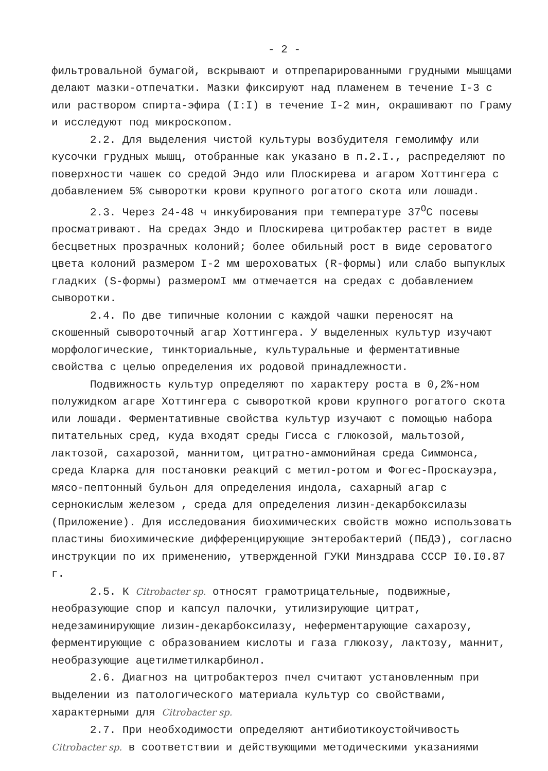- 2 -
фильтровальной бумагой, вскрывают и отпрепарированными грудными мышцами делают мазки-отпечатки. Мазки фиксируют над пламенем в течение I-3 с или раствором спирта-эфира (I:I) в течение I-2 мин, окрашивают по Граму и исследуют под микроскопом.
2.2. Для выделения чистой культуры возбудителя гемолимфу или кусочки грудных мышц, отобранные как указано в п.2.I., распределяют по поверхности чашек со средой Эндо или Плоскирева и агаром Хоттингера с добавлением 5% сыворотки крови крупного рогатого скота или лошади.
2.3. Через 24-48 ч инкубирования при температуре 37<sup>О</sup>С посевы просматривают. На средах Эндо и Плоскирева цитробактер растет в виде бесцветных прозрачных колоний; более обильный рост в виде сероватого цвета колоний размером I-2 мм шероховатых (R-формы) или слабо выпуклых гладких (S-формы) размеромI мм отмечается на средах с добавлением сыворотки.
2.4. По две типичные колонии с каждой чашки переносят на скошенный сывороточный агар Хоттингера. У выделенных культур изучают морфологические, тинкториальные, культуральные и ферментативные свойства с целью определения их родовой принадлежности.
Подвижность культур определяют по характеру роста в 0,2%-ном полужидком агаре Хоттингера с сывороткой крови крупного рогатого скота или лошади. Ферментативные свойства культур изучают с помощью набора питательных сред, куда входят среды Гисса с глюкозой, мальтозой, лактозой, сахарозой, маннитом, цитратно-аммонийная среда Симмонса, среда Кларка для постановки реакций с метил-ротом и Фогес-Проскауэра, мясо-пептонный бульон для определения индола, сахарный агар с сернокислым железом , среда для определения лизин-декарбоксилазы (Приложение). Для исследования биохимических свойств можно использовать пластины биохимические дифференцирующие энтеробактерий (ПБДЭ), согласно инструкции по их применению, утвержденной ГУКИ Минздрава СССР I0.I0.87 г.
2.5. К Citrobacter sp. относят грамотрицательные, подвижные, необразующие спор и капсул палочки, утилизирующие цитрат, недезаминирующие лизин-декарбоксилазу, неферментарующие сахарозу, ферментирующие с образованием кислоты и газа глюкозу, лактозу, маннит, необразующие ацетилметилкарбинол.
2.6. Диагноз на цитробактероз пчел считают установленным при выделении из патологического материала культур со свойствами, характерными для Citrobacter sp.
2.7. При необходимости определяют антибиотикоустойчивость Citrobacter sp. в соответствии и действующими методическими указаниями